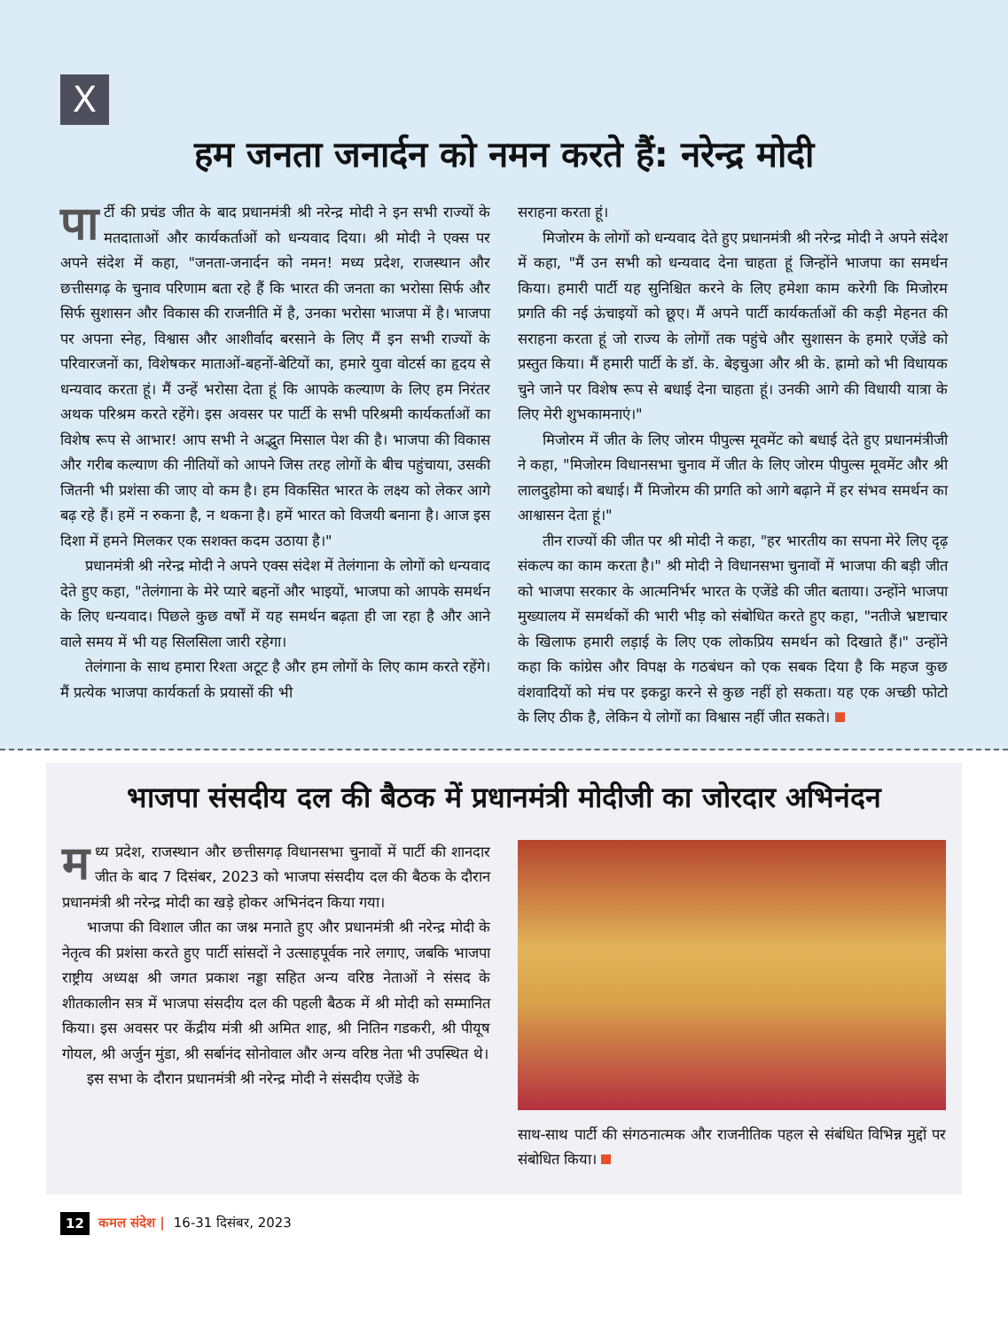X
हम जनता जनार्दन को नमन करते हैं: नरेन्द्र मोदी
पा र्टी की प्रचंड जीत के बाद प्रधानमंत्री श्री नरेन्द्र मोदी ने इन सभी राज्यों के मतदाताओं और कार्यकर्ताओं को धन्यवाद दिया। श्री मोदी ने एक्स पर अपने संदेश में कहा, "जनता-जनार्दन को नमन! मध्य प्रदेश, राजस्थान और छत्तीसगढ़ के चुनाव परिणाम बता रहे हैं कि भारत की जनता का भरोसा सिर्फ और सिर्फ सुशासन और विकास की राजनीति में है, उनका भरोसा भाजपा में है। भाजपा पर अपना स्नेह, विश्वास और आशीर्वाद बरसाने के लिए मैं इन सभी राज्यों के परिवारजनों का, विशेषकर माताओं-बहनों-बेटियों का, हमारे युवा वोटर्स का हृदय से धन्यवाद करता हूं। मैं उन्हें भरोसा देता हूं कि आपके कल्याण के लिए हम निरंतर अथक परिश्रम करते रहेंगे। इस अवसर पर पार्टी के सभी परिश्रमी कार्यकर्ताओं का विशेष रूप से आभार! आप सभी ने अद्भुत मिसाल पेश की है। भाजपा की विकास और गरीब कल्याण की नीतियों को आपने जिस तरह लोगों के बीच पहुंचाया, उसकी जितनी भी प्रशंसा की जाए वो कम है। हम विकसित भारत के लक्ष्य को लेकर आगे बढ़ रहे हैं। हमें न रुकना है, न थकना है। हमें भारत को विजयी बनाना है। आज इस दिशा में हमने मिलकर एक सशक्त कदम उठाया है।"
प्रधानमंत्री श्री नरेन्द्र मोदी ने अपने एक्स संदेश में तेलंगाना के लोगों को धन्यवाद देते हुए कहा, "तेलंगाना के मेरे प्यारे बहनों और भाइयों, भाजपा को आपके समर्थन के लिए धन्यवाद। पिछले कुछ वर्षों में यह समर्थन बढ़ता ही जा रहा है और आने वाले समय में भी यह सिलसिला जारी रहेगा।
तेलंगाना के साथ हमारा रिश्ता अटूट है और हम लोगों के लिए काम करते रहेंगे। मैं प्रत्येक भाजपा कार्यकर्ता के प्रयासों की भी
सराहना करता हूं।
मिजोरम के लोगों को धन्यवाद देते हुए प्रधानमंत्री श्री नरेन्द्र मोदी ने अपने संदेश में कहा, "मैं उन सभी को धन्यवाद देना चाहता हूं जिन्होंने भाजपा का समर्थन किया। हमारी पार्टी यह सुनिश्चित करने के लिए हमेशा काम करेगी कि मिजोरम प्रगति की नई ऊंचाइयों को छूए। मैं अपने पार्टी कार्यकर्ताओं की कड़ी मेहनत की सराहना करता हूं जो राज्य के लोगों तक पहुंचे और सुशासन के हमारे एजेंडे को प्रस्तुत किया। मैं हमारी पार्टी के डॉ. के. बेइचुआ और श्री के. ह्रामो को भी विधायक चुने जाने पर विशेष रूप से बधाई देना चाहता हूं। उनकी आगे की विधायी यात्रा के लिए मेरी शुभकामनाएं।"
मिजोरम में जीत के लिए जोरम पीपुल्स मूवमेंट को बधाई देते हुए प्रधानमंत्रीजी ने कहा, "मिजोरम विधानसभा चुनाव में जीत के लिए जोरम पीपुल्स मूवमेंट और श्री लालदुहोमा को बधाई। मैं मिजोरम की प्रगति को आगे बढ़ाने में हर संभव समर्थन का आश्वासन देता हूं।"
तीन राज्यों की जीत पर श्री मोदी ने कहा, "हर भारतीय का सपना मेरे लिए दृढ़ संकल्प का काम करता है।" श्री मोदी ने विधानसभा चुनावों में भाजपा की बड़ी जीत को भाजपा सरकार के आत्मनिर्भर भारत के एजेंडे की जीत बताया। उन्होंने भाजपा मुख्यालय में समर्थकों की भारी भीड़ को संबोधित करते हुए कहा, "नतीजे भ्रष्टाचार के खिलाफ हमारी लड़ाई के लिए एक लोकप्रिय समर्थन को दिखाते हैं।" उन्होंने कहा कि कांग्रेस और विपक्ष के गठबंधन को एक सबक दिया है कि महज कुछ वंशवादियों को मंच पर इकट्ठा करने से कुछ नहीं हो सकता। यह एक अच्छी फोटो के लिए ठीक है, लेकिन ये लोगों का विश्वास नहीं जीत सकते।
भाजपा संसदीय दल की बैठक में प्रधानमंत्री मोदीजी का जोरदार अभिनंदन
मध्य प्रदेश, राजस्थान और छत्तीसगढ़ विधानसभा चुनावों में पार्टी की शानदार जीत के बाद 7 दिसंबर, 2023 को भाजपा संसदीय दल की बैठक के दौरान प्रधानमंत्री श्री नरेन्द्र मोदी का खड़े होकर अभिनंदन किया गया।
भाजपा की विशाल जीत का जश्न मनाते हुए और प्रधानमंत्री श्री नरेन्द्र मोदी के नेतृत्व की प्रशंसा करते हुए पार्टी सांसदों ने उत्साहपूर्वक नारे लगाए, जबकि भाजपा राष्ट्रीय अध्यक्ष श्री जगत प्रकाश नड्डा सहित अन्य वरिष्ठ नेताओं ने संसद के शीतकालीन सत्र में भाजपा संसदीय दल की पहली बैठक में श्री मोदी को सम्मानित किया। इस अवसर पर केंद्रीय मंत्री श्री अमित शाह, श्री नितिन गडकरी, श्री पीयूष गोयल, श्री अर्जुन मुंडा, श्री सर्बानंद सोनोवाल और अन्य वरिष्ठ नेता भी उपस्थित थे।
इस सभा के दौरान प्रधानमंत्री श्री नरेन्द्र मोदी ने संसदीय एजेंडे के
साथ-साथ पार्टी की संगठनात्मक और राजनीतिक पहल से संबंधित विभिन्न मुद्दों पर संबोधित किया।
12 कमल संदेश | 16-31 दिसंबर, 2023